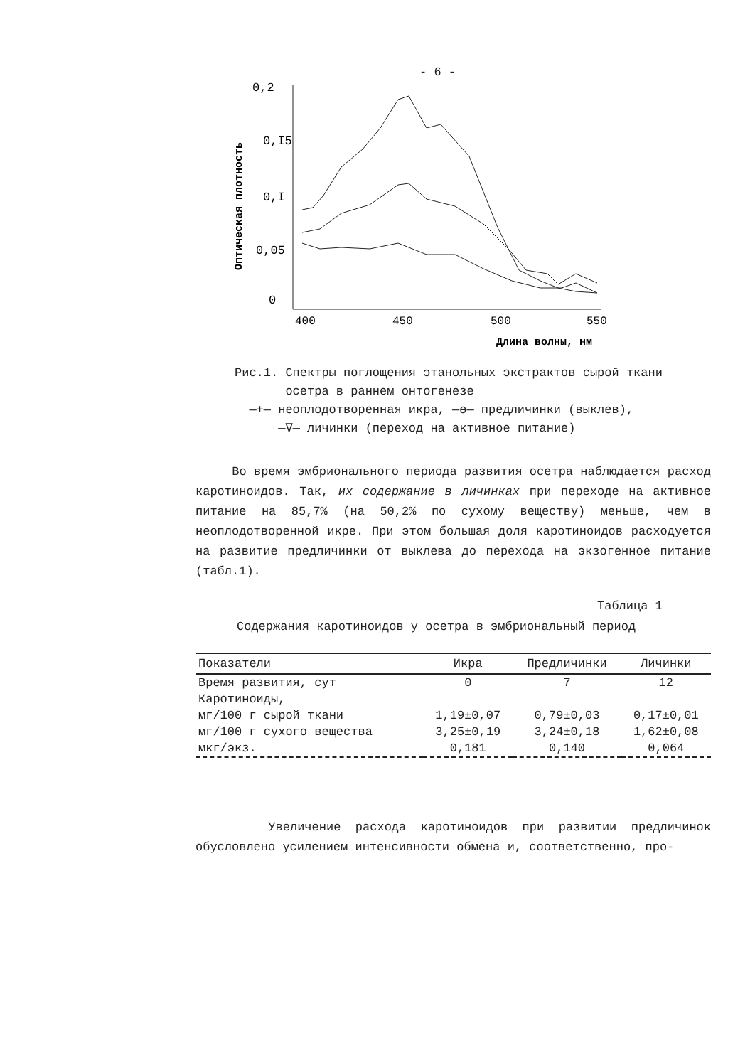- 6 -
Оптическая плотность
0,2
0,I5
0,I
0,05
0
400
450
500
550
Длина волны, нм
Рис.1. Спектры поглощения этанольных экстрактов сырой ткани
осетра в раннем онтогенезе
—+— неоплодотворенная икра, —ө— предличинки (выклев),
—∇— личинки (переход на активное питание)
Во время эмбрионального периода развития осетра наблюдается расход каротиноидов. Так, их содержание в личинках при переходе на активное питание на 85,7% (на 50,2% по сухому веществу) меньше, чем в неоплодотворенной икре. При этом большая доля каротиноидов расходуется на развитие предличинки от выклева до перехода на экзогенное питание (табл.1).
Таблица 1
Содержания каротиноидов у осетра в эмбриональный период
| Показатели | Икра | Предличинки | Личинки |
| --- | --- | --- | --- |
| Время развития, сут | 0 | 7 | 12 |
| Каротиноиды, | | | |
| мг/100 г сырой ткани | 1,19±0,07 | 0,79±0,03 | 0,17±0,01 |
| мг/100 г сухого вещества | 3,25±0,19 | 3,24±0,18 | 1,62±0,08 |
| мкг/экз. | 0,181 | 0,140 | 0,064 |
Увеличение расхода каротиноидов при развитии предличинок обусловлено усилением интенсивности обмена и, соответственно, про-